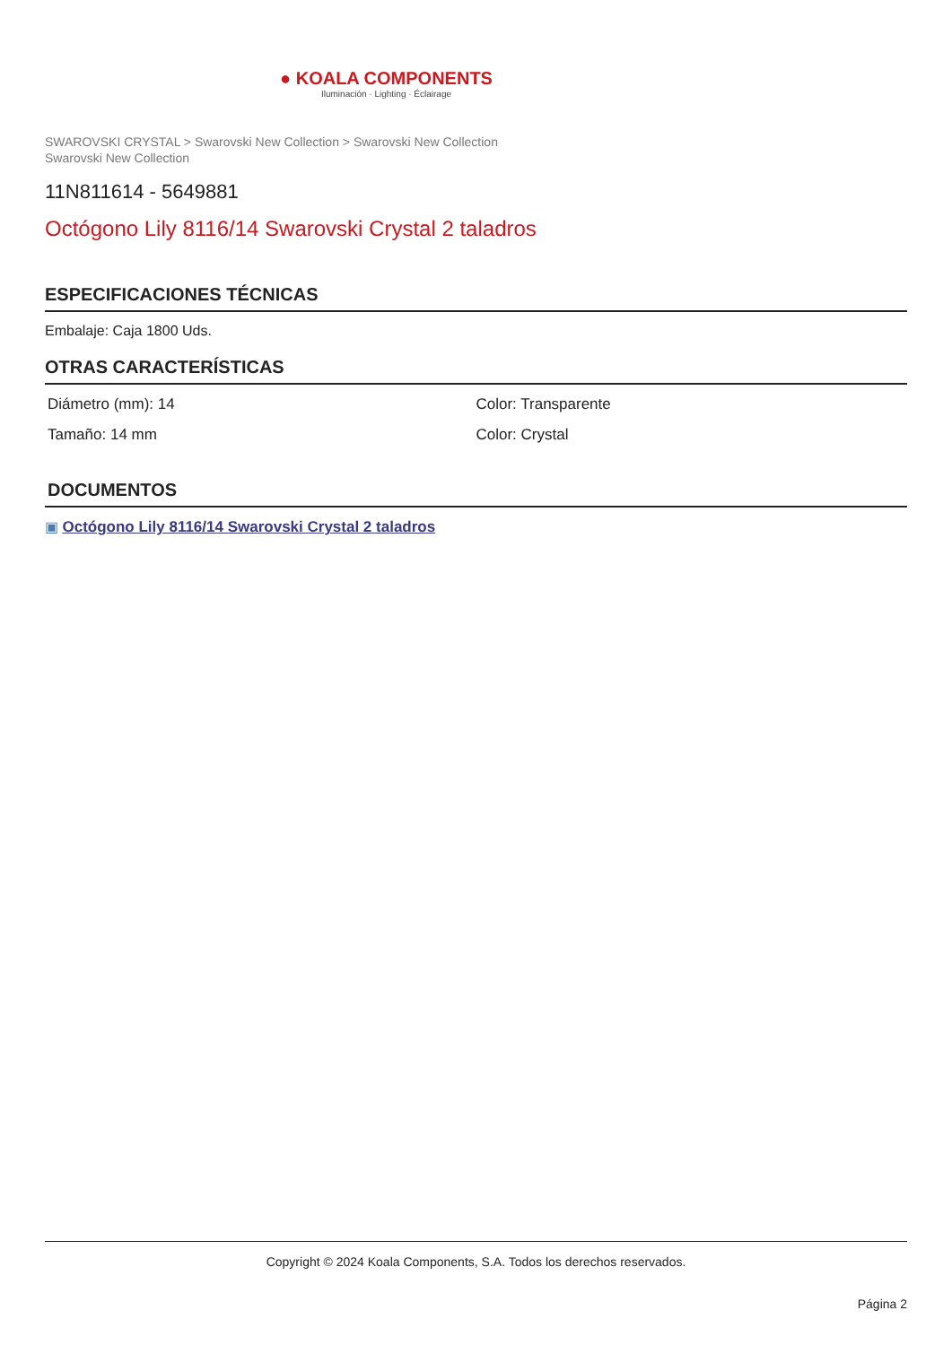● KOALA COMPONENTS
Iluminación · Lighting · Éclairage
SWAROVSKI CRYSTAL > Swarovski New Collection > Swarovski New Collection
Swarovski New Collection
11N811614 - 5649881
Octógono Lily 8116/14 Swarovski Crystal 2 taladros
ESPECIFICACIONES TÉCNICAS
Embalaje: Caja 1800 Uds.
OTRAS CARACTERÍSTICAS
Diámetro (mm): 14
Color: Transparente
Tamaño: 14 mm
Color: Crystal
DOCUMENTOS
▣ Octógono Lily 8116/14 Swarovski Crystal 2 taladros
Copyright © 2024 Koala Components, S.A. Todos los derechos reservados.
Página 2